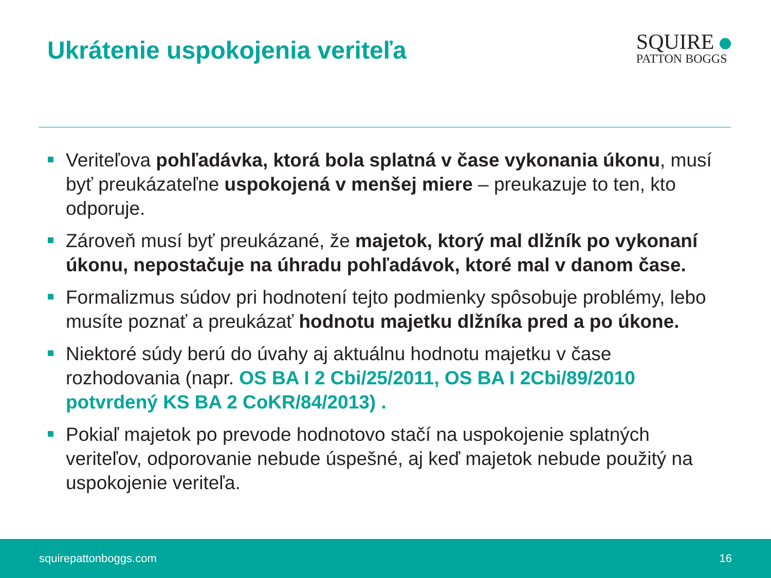Ukrátenie uspokojenia veriteľa
SQUIRE
PATTON BOGGS
Veriteľova pohľadávka, ktorá bola splatná v čase vykonania úkonu, musí byť preukázateľne uspokojená v menšej miere – preukazuje to ten, kto odporuje.
Zároveň musí byť preukázané, že majetok, ktorý mal dlžník po vykonaní úkonu, nepostačuje na úhradu pohľadávok, ktoré mal v danom čase.
Formalizmus súdov pri hodnotení tejto podmienky spôsobuje problémy, lebo musíte poznať a preukázať hodnotu majetku dlžníka pred a po úkone.
Niektoré súdy berú do úvahy aj aktuálnu hodnotu majetku v čase rozhodovania (napr. OS BA I 2 Cbi/25/2011, OS BA I 2Cbi/89/2010 potvrdený KS BA 2 CoKR/84/2013) .
Pokiaľ majetok po prevode hodnotovo stačí na uspokojenie splatných veriteľov, odporovanie nebude úspešné, aj keď majetok nebude použitý na uspokojenie veriteľa.
squirepattonboggs.com 16